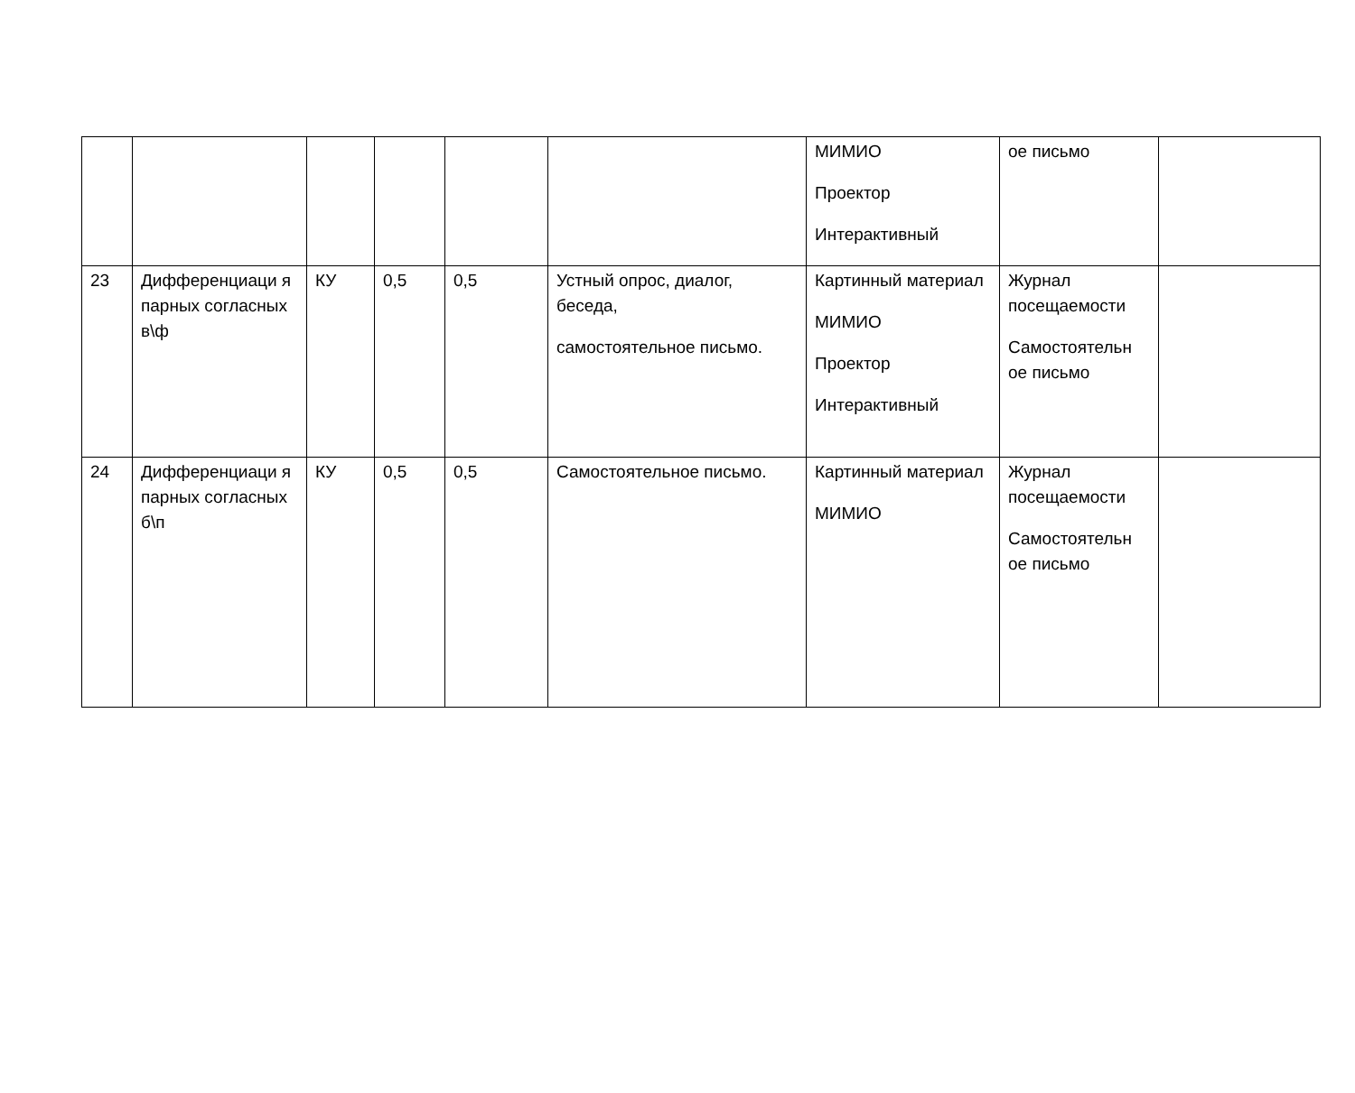| | | | | | | МИМИО Проектор Интерактивный | ое письмо | |
| 23 | Дифференциаци я парных согласных в\ф | КУ | 0,5 | 0,5 | Устный опрос, диалог, беседа, самостоятельное письмо. | Картинный материал МИМИО Проектор Интерактивный | Журнал посещаемости Самостоятельн ое письмо | |
| 24 | Дифференциаци я парных согласных б\п | КУ | 0,5 | 0,5 | Самостоятельное письмо. | Картинный материал МИМИО | Журнал посещаемости Самостоятельн ое письмо | |